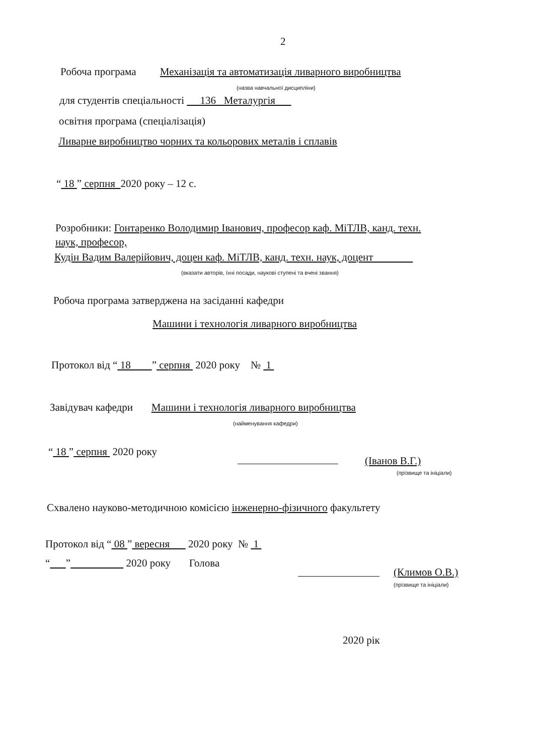2
Робоча програма Механізація та автоматизація ливарного виробництва
(назва навчальної дисципліни)
для студентів спеціальності 136 Металургія
освітня програма (спеціалізація)
Ливарне виробництво чорних та кольорових металів і сплавів
“ 18 ” серпня 2020 року – 12 с.
Розробники: Гонтаренко Володимир Іванович, професор каф. МіТЛВ, канд. техн.
наук, професор,
Кудін Вадим Валерійович, доцен каф. МіТЛВ, канд. техн. наук, доцент
(вказати авторів, їхні посади, наукові ступені та вчені звання)
Робоча програма затверджена на засіданні кафедри
Машини і технологія ливарного виробництва
Протокол від “ 18 ” серпня 2020 року № 1
Завідувач кафедри Машини і технологія ливарного виробництва
(найменування кафедри)
“ 18 ” серпня 2020 року
(Іванов В.Г.)
(прізвище та ініціали)
Схвалено науково-методичною комісією інженерно-фізичного факультету
Протокол від “ 08 ” вересня 2020 року № 1
“ ” 2020 року Голова
(Климов О.В.)
(прізвище та ініціали)
2020 рік